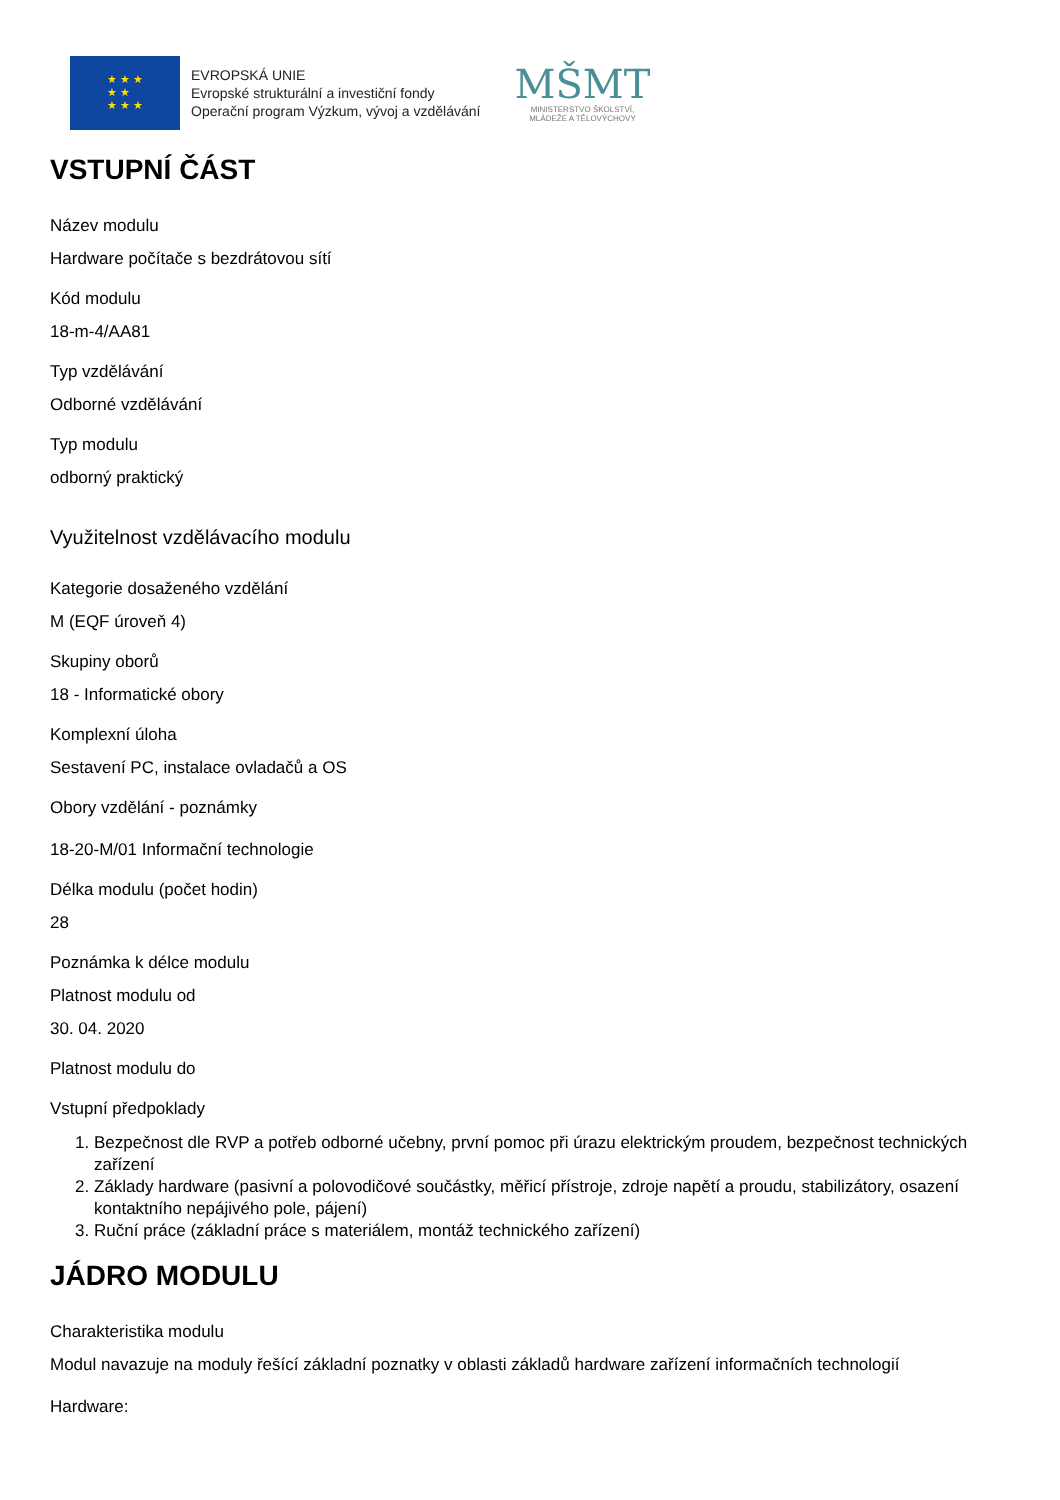★ ★ ★
★ ★
★ ★ ★
EVROPSKÁ UNIE
Evropské strukturální a investiční fondy
Operační program Výzkum, vývoj a vzdělávání
MŠMT
MINISTERSTVO ŠKOLSTVÍ,
MLÁDEŽE A TĚLOVÝCHOVY
VSTUPNÍ ČÁST
Název modulu
Hardware počítače s bezdrátovou sítí
Kód modulu
18-m-4/AA81
Typ vzdělávání
Odborné vzdělávání
Typ modulu
odborný praktický
Využitelnost vzdělávacího modulu
Kategorie dosaženého vzdělání
M (EQF úroveň 4)
Skupiny oborů
18 - Informatické obory
Komplexní úloha
Sestavení PC, instalace ovladačů a OS
Obory vzdělání - poznámky
18-20-M/01 Informační technologie
Délka modulu (počet hodin)
28
Poznámka k délce modulu
Platnost modulu od
30. 04. 2020
Platnost modulu do
Vstupní předpoklady
1. Bezpečnost dle RVP a potřeb odborné učebny, první pomoc při úrazu elektrickým proudem, bezpečnost technických zařízení
2. Základy hardware (pasivní a polovodičové součástky, měřicí přístroje, zdroje napětí a proudu, stabilizátory, osazení kontaktního nepájivého pole, pájení)
3. Ruční práce (základní práce s materiálem, montáž technického zařízení)
JÁDRO MODULU
Charakteristika modulu
Modul navazuje na moduly řešící základní poznatky v oblasti základů hardware zařízení informačních technologií
Hardware: